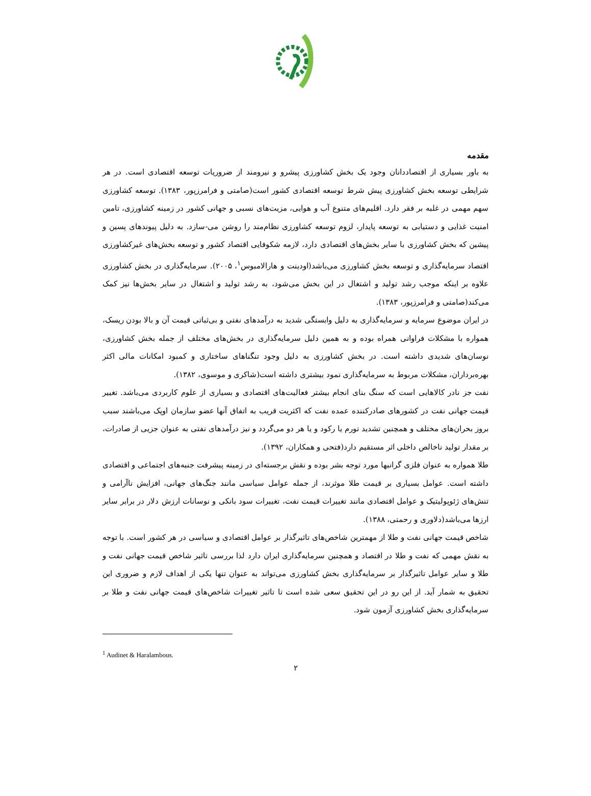مقدمه
به باور بسیاری از اقتصاددانان وجود یک بخش کشاورزی پیشرو و نیرومند از ضروریات توسعه اقتصادی است. در هر شرایطی توسعه بخش کشاورزی پیش شرط توسعه اقتصادی کشور است(صامتی و فرامرزپور، ۱۳۸۳). توسعه کشاورزی سهم مهمی در غلبه بر فقر دارد. اقلیم‌های متنوع آب و هوایی، مزیت‌های نسبی و جهانی کشور در زمینه کشاورزی، تامین امنیت غذایی و دستیابی به توسعه پایدار، لزوم توسعه کشاورزی نظام‌مند را روشن می-سازد. به دلیل پیوندهای پسین و پیشین که بخش کشاورزی با سایر بخش‌های اقتصادی دارد، لازمه شکوفایی اقتصاد کشور و توسعه بخش‌های غیرکشاورزی اقتصاد سرمایه‌گذاری و توسعه بخش کشاورزی می‌باشد(اودینت و هارالامبوس<sup>۱</sup>، ۲۰۰۵). سرمایه‌گذاری در بخش کشاورزی علاوه بر اینکه موجب رشد تولید و اشتغال در این بخش می‌شود، به رشد تولید و اشتغال در سایر بخش‌ها نیز کمک می‌کند(صامتی و فرامرزپور، ۱۳۸۳).
در ایران موضوع سرمایه و سرمایه‌گذاری به دلیل وابستگی شدید به درآمدهای نفتی و بی‌ثباتی قیمت آن و بالا بودن ریسک، همواره با مشکلات فراوانی همراه بوده و به همین دلیل سرمایه‌گذاری در بخش‌های مختلف از جمله بخش کشاورزی، نوسان‌های شدیدی داشته است. در بخش کشاورزی به دلیل وجود تنگناهای ساختاری و کمبود امکانات مالی اکثر بهره‌برداران، مشکلات مربوط به سرمایه‌گذاری نمود بیشتری داشته است(شاکری و موسوی، ۱۳۸۲).
نفت جز نادر کالاهایی است که سنگ بنای انجام بیشتر فعالیت‌های اقتصادی و بسیاری از علوم کاربردی می‌باشد. تغییر قیمت جهانی نفت در کشورهای صادرکننده عمده نفت که اکثریت قریب به اتفاق آنها عضو سازمان اوپک می‌باشند سبب بروز بحران‌های مختلف و همچنین تشدید تورم یا رکود و یا هر دو می‌گردد و نیز درآمدهای نفتی به عنوان جزیی از صادرات، بر مقدار تولید ناخالص داخلی اثر مستقیم دارد(فتحی و همکاران، ۱۳۹۲).
طلا همواره به عنوان فلزی گرانبها مورد توجه بشر بوده و نقش برجسته‌ای در زمینه پیشرفت جنبه‌های اجتماعی و اقتصادی داشته است. عوامل بسیاری بر قیمت طلا موثرند، از جمله عوامل سیاسی مانند جنگ‌های جهانی، افزایش ناآرامی و تنش‌های ژئوپولیتیک و عوامل اقتصادی مانند تغییرات قیمت نفت، تغییرات سود بانکی و نوسانات ارزش دلار در برابر سایر ارزها می‌باشد(دلاوری و رحمتی، ۱۳۸۸).
شاخص قیمت جهانی نفت و طلا از مهمترین شاخص‌های تاثیرگذار بر عوامل اقتصادی و سیاسی در هر کشور است. با توجه به نقش مهمی که نفت و طلا در اقتصاد و همچنین سرمایه‌گذاری ایران دارد لذا بررسی تاثیر شاخص قیمت جهانی نفت و طلا و سایر عوامل تاثیرگذار بر سرمایه‌گذاری بخش کشاورزی می‌تواند به عنوان تنها یکی از اهداف لازم و ضروری این تحقیق به شمار آید. از این رو در این تحقیق سعی شده است تا تاثیر تغییرات شاخص‌های قیمت جهانی نفت و طلا بر سرمایه‌گذاری بخش کشاورزی آزمون شود.
<sup>1</sup> Audinet & Haralambous.
۲